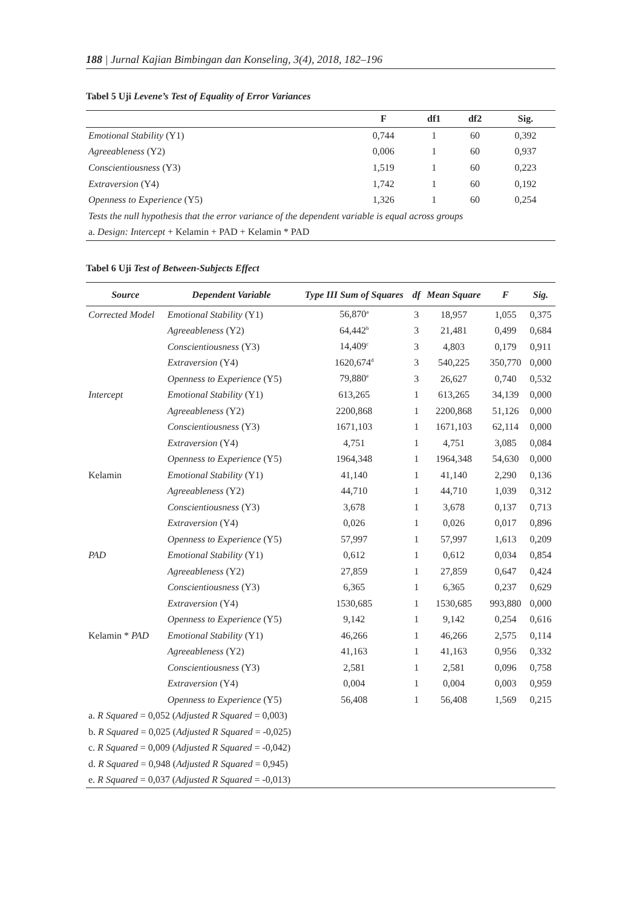188 | Jurnal Kajian Bimbingan dan Konseling, 3(4), 2018, 182–196
Tabel 5 Uji Levene’s Test of Equality of Error Variances
| | F | df1 | df2 | Sig. |
| --- | --- | --- | --- | --- |
| Emotional Stability (Y1) | 0,744 | 1 | 60 | 0,392 |
| Agreeableness (Y2) | 0,006 | 1 | 60 | 0,937 |
| Conscientiousness (Y3) | 1,519 | 1 | 60 | 0,223 |
| Extraversion (Y4) | 1,742 | 1 | 60 | 0,192 |
| Openness to Experience (Y5) | 1,326 | 1 | 60 | 0,254 |
| Tests the null hypothesis that the error variance of the dependent variable is equal across groups | | | | |
| a. Design: Intercept + Kelamin + PAD + Kelamin * PAD | | | | |
Tabel 6 Uji Test of Between-Subjects Effect
| Source | Dependent Variable | Type III Sum of Squares | df | Mean Square | F | Sig. |
| --- | --- | --- | --- | --- | --- | --- |
| Corrected Model | Emotional Stability (Y1) | 56,870<sup>a</sup> | 3 | 18,957 | 1,055 | 0,375 |
| | Agreeableness (Y2) | 64,442<sup>b</sup> | 3 | 21,481 | 0,499 | 0,684 |
| | Conscientiousness (Y3) | 14,409<sup>c</sup> | 3 | 4,803 | 0,179 | 0,911 |
| | Extraversion (Y4) | 1620,674<sup>d</sup> | 3 | 540,225 | 350,770 | 0,000 |
| | Openness to Experience (Y5) | 79,880<sup>e</sup> | 3 | 26,627 | 0,740 | 0,532 |
| Intercept | Emotional Stability (Y1) | 613,265 | 1 | 613,265 | 34,139 | 0,000 |
| | Agreeableness (Y2) | 2200,868 | 1 | 2200,868 | 51,126 | 0,000 |
| | Conscientiousness (Y3) | 1671,103 | 1 | 1671,103 | 62,114 | 0,000 |
| | Extraversion (Y4) | 4,751 | 1 | 4,751 | 3,085 | 0,084 |
| | Openness to Experience (Y5) | 1964,348 | 1 | 1964,348 | 54,630 | 0,000 |
| Kelamin | Emotional Stability (Y1) | 41,140 | 1 | 41,140 | 2,290 | 0,136 |
| | Agreeableness (Y2) | 44,710 | 1 | 44,710 | 1,039 | 0,312 |
| | Conscientiousness (Y3) | 3,678 | 1 | 3,678 | 0,137 | 0,713 |
| | Extraversion (Y4) | 0,026 | 1 | 0,026 | 0,017 | 0,896 |
| | Openness to Experience (Y5) | 57,997 | 1 | 57,997 | 1,613 | 0,209 |
| PAD | Emotional Stability (Y1) | 0,612 | 1 | 0,612 | 0,034 | 0,854 |
| | Agreeableness (Y2) | 27,859 | 1 | 27,859 | 0,647 | 0,424 |
| | Conscientiousness (Y3) | 6,365 | 1 | 6,365 | 0,237 | 0,629 |
| | Extraversion (Y4) | 1530,685 | 1 | 1530,685 | 993,880 | 0,000 |
| | Openness to Experience (Y5) | 9,142 | 1 | 9,142 | 0,254 | 0,616 |
| Kelamin * PAD | Emotional Stability (Y1) | 46,266 | 1 | 46,266 | 2,575 | 0,114 |
| | Agreeableness (Y2) | 41,163 | 1 | 41,163 | 0,956 | 0,332 |
| | Conscientiousness (Y3) | 2,581 | 1 | 2,581 | 0,096 | 0,758 |
| | Extraversion (Y4) | 0,004 | 1 | 0,004 | 0,003 | 0,959 |
| | Openness to Experience (Y5) | 56,408 | 1 | 56,408 | 1,569 | 0,215 |
| a. R Squared = 0,052 ( Adjusted R Squared = 0,003) | | | | | | |
| b. R Squared = 0,025 ( Adjusted R Squared = -0,025) | | | | | | |
| c. R Squared = 0,009 ( Adjusted R Squared = -0,042) | | | | | | |
| d. R Squared = 0,948 ( Adjusted R Squared = 0,945) | | | | | | |
| e. R Squared = 0,037 ( Adjusted R Squared = -0,013) | | | | | | |